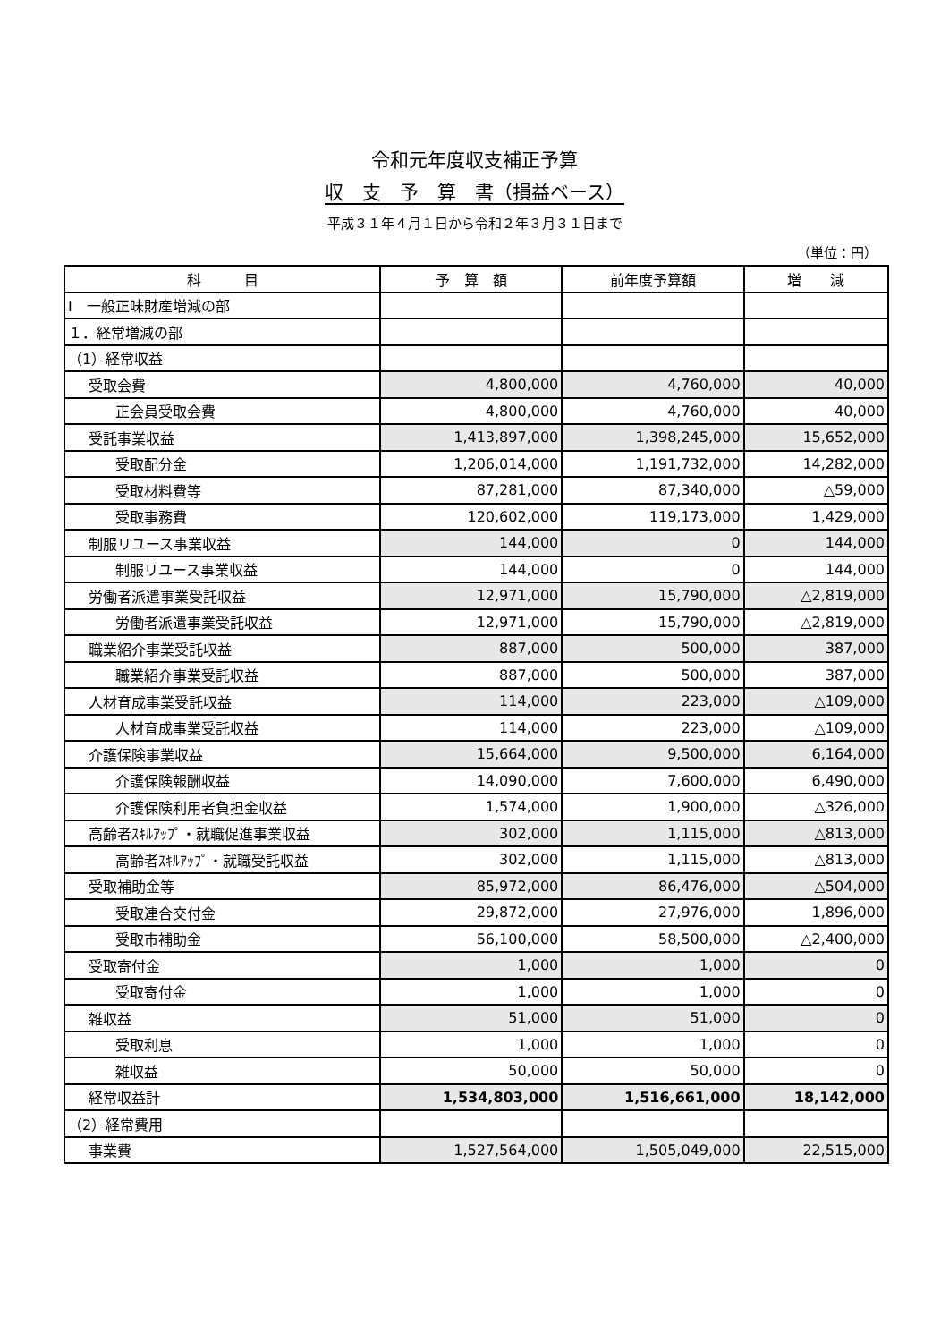令和元年度収支補正予算
収　支　予　算　書（損益ベース）
平成３１年４月１日から令和２年３月３１日まで
（単位：円）
| 科 目 | 予 算 額 | 前年度予算額 | 増 減 |
| --- | --- | --- | --- |
| Ⅰ 一般正味財産増減の部 | | | |
| １．経常増減の部 | | | |
| （1）経常収益 | | | |
| 受取会費 | 4,800,000 | 4,760,000 | 40,000 |
| 正会員受取会費 | 4,800,000 | 4,760,000 | 40,000 |
| 受託事業収益 | 1,413,897,000 | 1,398,245,000 | 15,652,000 |
| 受取配分金 | 1,206,014,000 | 1,191,732,000 | 14,282,000 |
| 受取材料費等 | 87,281,000 | 87,340,000 | △59,000 |
| 受取事務費 | 120,602,000 | 119,173,000 | 1,429,000 |
| 制服リユース事業収益 | 144,000 | 0 | 144,000 |
| 制服リユース事業収益 | 144,000 | 0 | 144,000 |
| 労働者派遣事業受託収益 | 12,971,000 | 15,790,000 | △2,819,000 |
| 労働者派遣事業受託収益 | 12,971,000 | 15,790,000 | △2,819,000 |
| 職業紹介事業受託収益 | 887,000 | 500,000 | 387,000 |
| 職業紹介事業受託収益 | 887,000 | 500,000 | 387,000 |
| 人材育成事業受託収益 | 114,000 | 223,000 | △109,000 |
| 人材育成事業受託収益 | 114,000 | 223,000 | △109,000 |
| 介護保険事業収益 | 15,664,000 | 9,500,000 | 6,164,000 |
| 介護保険報酬収益 | 14,090,000 | 7,600,000 | 6,490,000 |
| 介護保険利用者負担金収益 | 1,574,000 | 1,900,000 | △326,000 |
| 高齢者ｽｷﾙｱｯﾌﾟ・就職促進事業収益 | 302,000 | 1,115,000 | △813,000 |
| 高齢者ｽｷﾙｱｯﾌﾟ・就職受託収益 | 302,000 | 1,115,000 | △813,000 |
| 受取補助金等 | 85,972,000 | 86,476,000 | △504,000 |
| 受取連合交付金 | 29,872,000 | 27,976,000 | 1,896,000 |
| 受取市補助金 | 56,100,000 | 58,500,000 | △2,400,000 |
| 受取寄付金 | 1,000 | 1,000 | 0 |
| 受取寄付金 | 1,000 | 1,000 | 0 |
| 雑収益 | 51,000 | 51,000 | 0 |
| 受取利息 | 1,000 | 1,000 | 0 |
| 雑収益 | 50,000 | 50,000 | 0 |
| 経常収益計 | 1,534,803,000 | 1,516,661,000 | 18,142,000 |
| （2）経常費用 | | | |
| 事業費 | 1,527,564,000 | 1,505,049,000 | 22,515,000 |